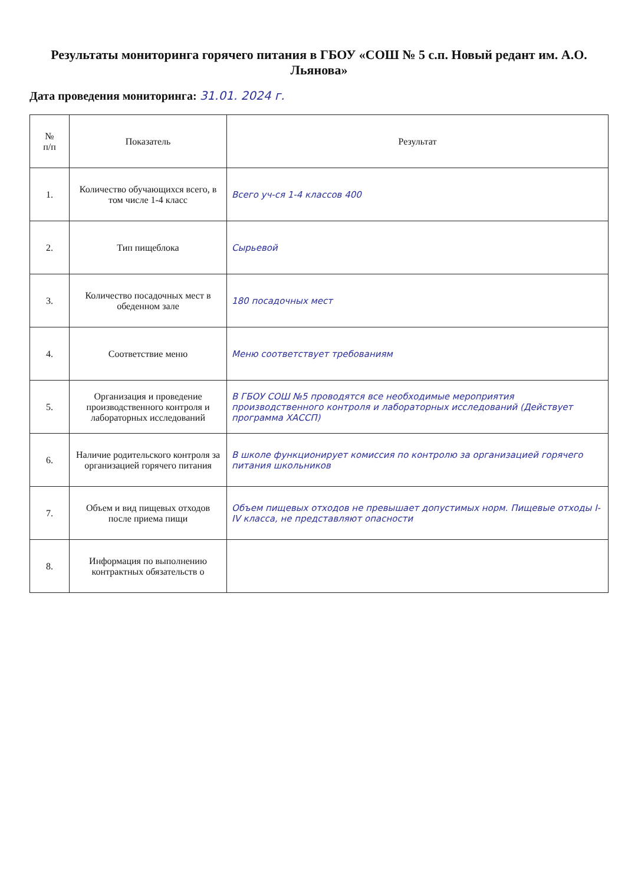Результаты мониторинга горячего питания в ГБОУ «СОШ № 5 с.п. Новый редант им. А.О. Льянова»
Дата проведения мониторинга: 31.01. 2024 г.
| № п/п | Показатель | Результат |
| --- | --- | --- |
| 1. | Количество обучающихся всего, в том числе 1-4 класс | Всего уч-ся 1-4 классов 400 |
| 2. | Тип пищеблока | Сырьевой |
| 3. | Количество посадочных мест в обеденном зале | 180 посадочных мест |
| 4. | Соответствие меню | Меню соответствует требованиям |
| 5. | Организация и проведение производственного контроля и лабораторных исследований | В ГБОУ СОШ №5 проводятся все необходимые мероприятия производственного контроля и лабораторных исследований (Действует программа ХАССП) |
| 6. | Наличие родительского контроля за организацией горячего питания | В школе функционирует комиссия по контролю за организацией горячего питания школьников |
| 7. | Объем и вид пищевых отходов после приема пищи | Объем пищевых отходов не превышает допустимых норм. Пищевые отходы I-IV класса, не представляют опасности |
| 8. | Информация по выполнению контрактных обязательств о | |